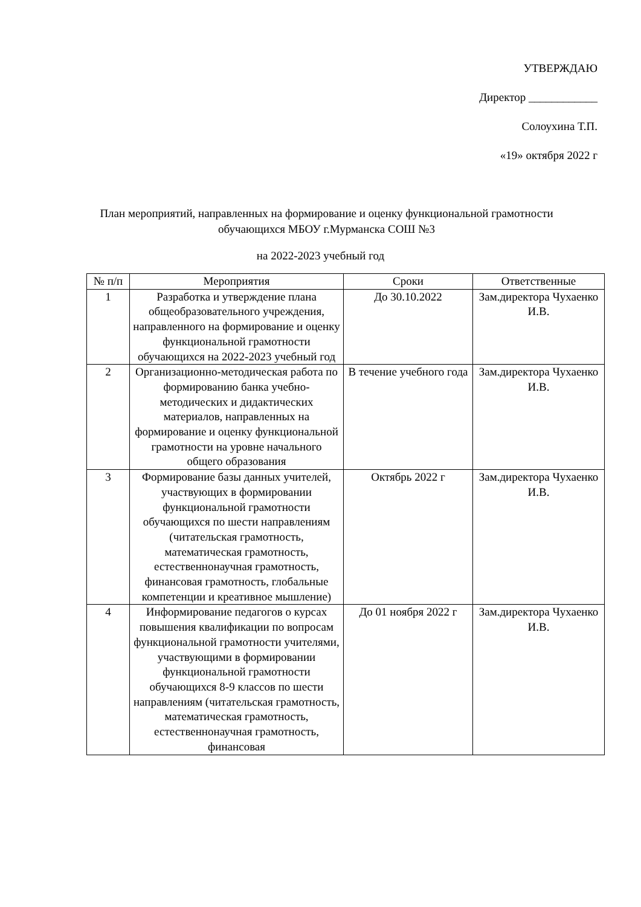УТВЕРЖДАЮ
Директор ____________
Солоухина Т.П.
«19» октября 2022 г
План мероприятий, направленных на формирование и оценку функциональной грамотности обучающихся МБОУ г.Мурманска СОШ №3
на 2022-2023 учебный год
| № п/п | Мероприятия | Сроки | Ответственные |
| --- | --- | --- | --- |
| 1 | Разработка и утверждение плана общеобразовательного учреждения, направленного на формирование и оценку функциональной грамотности обучающихся на 2022-2023 учебный год | До 30.10.2022 | Зам.директора Чухаенко И.В. |
| 2 | Организационно-методическая работа по формированию банка учебно- методических и дидактических материалов, направленных на формирование и оценку функциональной грамотности на уровне начального общего образования | В течение учебного года | Зам.директора Чухаенко И.В. |
| 3 | Формирование базы данных учителей, участвующих в формировании функциональной грамотности обучающихся по шести направлениям (читательская грамотность, математическая грамотность, естественнонаучная грамотность, финансовая грамотность, глобальные компетенции и креативное мышление) | Октябрь 2022 г | Зам.директора Чухаенко И.В. |
| 4 | Информирование педагогов о курсах повышения квалификации по вопросам функциональной грамотности учителями, участвующими в формировании функциональной грамотности обучающихся 8-9 классов по шести направлениям (читательская грамотность, математическая грамотность, естественнонаучная грамотность, финансовая | До 01 ноября 2022 г | Зам.директора Чухаенко И.В. |